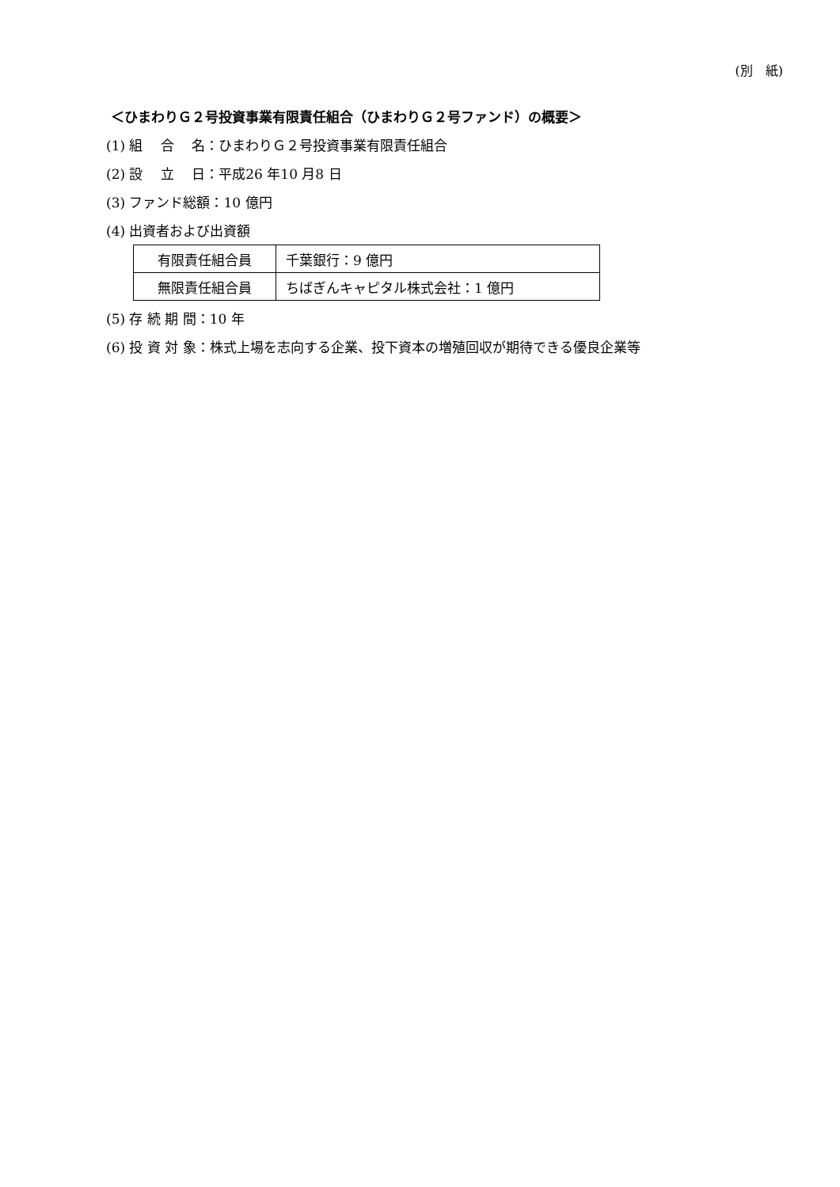(別　紙)
＜ひまわりＧ２号投資事業有限責任組合（ひまわりＧ２号ファンド）の概要＞
(1) 組　 合　 名：ひまわりＧ２号投資事業有限責任組合
(2) 設　 立　 日：平成26 年10 月8 日
(3) ファンド総額：10 億円
(4) 出資者および出資額
| 有限責任組合員 | 千葉銀行：9 億円 |
| 無限責任組合員 | ちばぎんキャピタル株式会社：1 億円 |
(5) 存 続 期 間：10 年
(6) 投 資 対 象：株式上場を志向する企業、投下資本の増殖回収が期待できる優良企業等